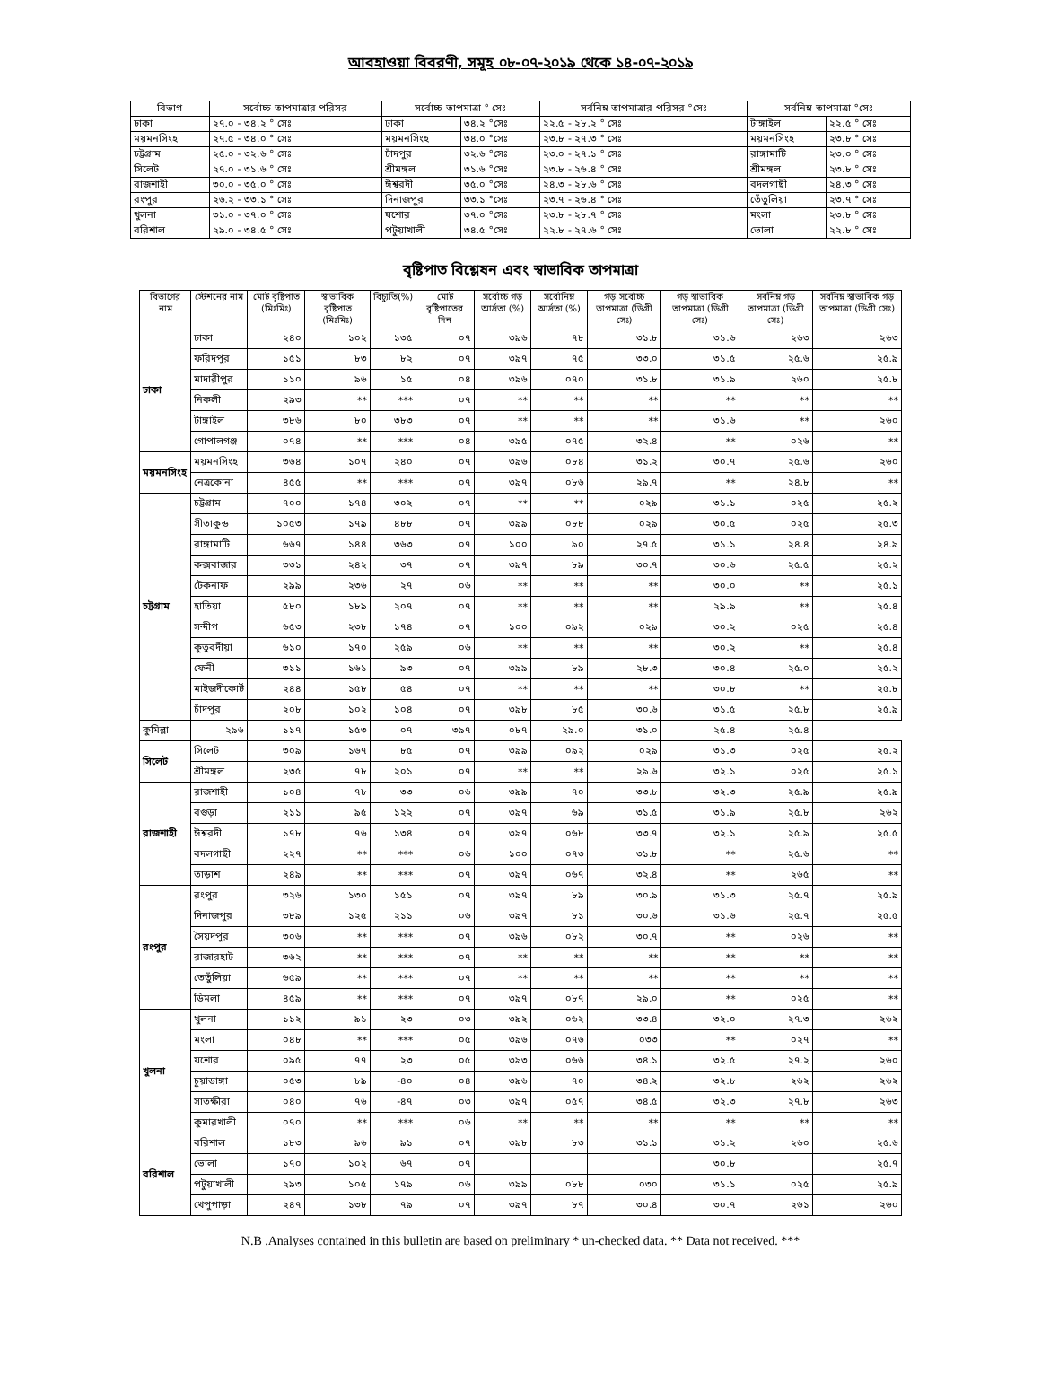আবহাওয়া বিবরণী, সমূহ ০৮-০৭-২০১৯ থেকে ১৪-০৭-২০১৯
| বিভাগ | সর্বোচ্চ তাপমাত্রার পরিসর | সর্বোচ্চ তাপমাত্রা ° সেঃ | | সর্বনিম্ন তাপমাত্রার পরিসর °সেঃ | সর্বনিম্ন তাপমাত্রা °সেঃ | |
| --- | --- | --- | --- | --- | --- | --- |
| ঢাকা | ২৭.০ - ৩৪.২ ° সেঃ | ঢাকা | ৩৪.২ °সেঃ | ২২.৫ - ২৮.২ ° সেঃ | টাঙ্গাইল | ২২.৫ ° সেঃ |
| ময়মনসিংহ | ২৭.৫ - ৩৪.০ ° সেঃ | ময়মনসিংহ | ৩৪.০ °সেঃ | ২৩.৮ - ২৭.৩ ° সেঃ | ময়মনসিংহ | ২৩.৮ ° সেঃ |
| চট্টগ্রাম | ২৫.০ - ৩২.৬ ° সেঃ | চাঁদপুর | ৩২.৬ °সেঃ | ২৩.০ - ২৭.১ ° সেঃ | রাঙ্গামাটি | ২৩.০ ° সেঃ |
| সিলেট | ২৭.০ - ৩১.৬ ° সেঃ | শ্রীমঙ্গল | ৩১.৬ °সেঃ | ২৩.৮ - ২৬.৪ ° সেঃ | শ্রীমঙ্গল | ২৩.৮ ° সেঃ |
| রাজশাহী | ৩০.০ - ৩৫.০ ° সেঃ | ঈশ্বরদী | ৩৫.০ °সেঃ | ২৪.৩ - ২৮.৬ ° সেঃ | বদলগাছী | ২৪.৩ ° সেঃ |
| রংপুর | ২৬.২ - ৩৩.১ ° সেঃ | দিনাজপুর | ৩৩.১ °সেঃ | ২৩.৭ - ২৬.৪ ° সেঃ | তেঁতুলিয়া | ২৩.৭ ° সেঃ |
| খুলনা | ৩১.০ - ৩৭.০ ° সেঃ | যশোর | ৩৭.০ °সেঃ | ২৩.৮ - ২৮.৭ ° সেঃ | মংলা | ২৩.৮ ° সেঃ |
| বরিশাল | ২৯.০ - ৩৪.৫ ° সেঃ | পটুয়াখালী | ৩৪.৫ °সেঃ | ২২.৮ - ২৭.৬ ° সেঃ | ভোলা | ২২.৮ ° সেঃ |
বৃষ্টিপাত বিশ্লেষন এবং স্বাভাবিক তাপমাত্রা
| বিভাগের নাম | স্টেশনের নাম | মোট বৃষ্টিপাত (মিঃমিঃ) | স্বাভাবিক বৃষ্টিপাত (মিঃমিঃ) | বিচ্যুতি(%) | মোট বৃষ্টিপাতের দিন | সর্বোচ্চ গড় আর্দ্রতা (%) | সর্বোনিম্ন আর্দ্রতা (%) | গড় সর্বোচ্চ তাপমাত্রা (ডিগ্রী সেঃ) | গড় স্বাভাবিক তাপমাত্রা (ডিগ্রী সেঃ) | সর্বনিম্ন গড় তাপমাত্রা (ডিগ্রী সেঃ) | সর্বনিম্ন স্বাভাবিক গড় তাপমাত্রা (ডিগ্রী সেঃ) |
| --- | --- | --- | --- | --- | --- | --- | --- | --- | --- | --- | --- |
| ঢাকা | ঢাকা | ২৪০ | ১০২ | ১৩৫ | ০৭ | ৩৯৬ | ৭৮ | ৩১.৮ | ৩১.৬ | ২৬৩ | ২৬৩ |
| | ফরিদপুর | ১৫১ | ৮৩ | ৮২ | ০৭ | ৩৯৭ | ৭৫ | ৩৩.০ | ৩১.৫ | ২৫.৬ | ২৫.৯ |
| | মাদারীপুর | ১১০ | ৯৬ | ১৫ | ০৪ | ৩৯৬ | ০৭০ | ৩১.৮ | ৩১.৯ | ২৬০ | ২৫.৮ |
| | নিকলী | ২৯৩ | ** | *** | ০৭ | ** | ** | ** | ** | ** | ** |
| | টাঙ্গাইল | ৩৮৬ | ৮০ | ৩৮৩ | ০৭ | ** | ** | ** | ৩১.৬ | ** | ২৬০ |
| | গোপালগঞ্জ | ০৭৪ | ** | *** | ০৪ | ৩৯৫ | ০৭৫ | ৩২.৪ | ** | ০২৬ | ** |
| ময়মনসিংহ | ময়মনসিংহ | ৩৬৪ | ১০৭ | ২৪০ | ০৭ | ৩৯৬ | ০৮৪ | ৩১.২ | ৩০.৭ | ২৫.৬ | ২৬০ |
| | নেত্রকোনা | ৪৫৫ | ** | *** | ০৭ | ৩৯৭ | ০৮৬ | ২৯.৭ | ** | ২৪.৮ | ** |
| চট্টগ্রাম | চট্টগ্রাম | ৭০০ | ১৭৪ | ৩০২ | ০৭ | ** | ** | ০২৯ | ৩১.১ | ০২৫ | ২৫.২ |
| | সীতাকুন্ড | ১০৫৩ | ১৭৯ | ৪৮৮ | ০৭ | ৩৯৯ | ০৮৮ | ০২৯ | ৩০.৫ | ০২৫ | ২৫.৩ |
| | রাঙ্গামাটি | ৬৬৭ | ১৪৪ | ৩৬৩ | ০৭ | ১০০ | ৯০ | ২৭.৫ | ৩১.১ | ২৪.৪ | ২৪.৯ |
| | কক্সবাজার | ৩৩১ | ২৪২ | ৩৭ | ০৭ | ৩৯৭ | ৮৯ | ৩০.৭ | ৩০.৬ | ২৫.৫ | ২৫.২ |
| | টেকনাফ | ২৯৯ | ২৩৬ | ২৭ | ০৬ | ** | ** | ** | ৩০.০ | ** | ২৫.১ |
| | হাতিয়া | ৫৮০ | ১৮৯ | ২০৭ | ০৭ | ** | ** | ** | ২৯.৯ | ** | ২৫.৪ |
| | সন্দীপ | ৬৫৩ | ২৩৮ | ১৭৪ | ০৭ | ১০০ | ০৯২ | ০২৯ | ৩০.২ | ০২৫ | ২৫.৪ |
| | কুতুবদীয়া | ৬১০ | ১৭০ | ২৫৯ | ০৬ | ** | ** | ** | ৩০.২ | ** | ২৫.৪ |
| | ফেনী | ৩১১ | ১৬১ | ৯৩ | ০৭ | ৩৯৯ | ৮৯ | ২৮.৩ | ৩০.৪ | ২৫.০ | ২৫.২ |
| | মাইজদীকোর্ট | ২৪৪ | ১৫৮ | ৫৪ | ০৭ | ** | ** | ** | ৩০.৮ | ** | ২৫.৮ |
| | চাঁদপুর | ২০৮ | ১০২ | ১০৪ | ০৭ | ৩৯৮ | ৮৫ | ৩০.৬ | ৩১.৫ | ২৫.৮ | ২৫.৯ |
| কুমিল্লা | ২৯৬ | ১১৭ | ১৫৩ | ০৭ | ৩৯৭ | ০৮৭ | ২৯.০ | ৩১.০ | ২৫.৪ | ২৫.৪ | |
| সিলেট | সিলেট | ৩০৯ | ১৬৭ | ৮৫ | ০৭ | ৩৯৯ | ০৯২ | ০২৯ | ৩১.৩ | ০২৫ | ২৫.২ |
| | শ্রীমঙ্গল | ২৩৫ | ৭৮ | ২০১ | ০৭ | ** | ** | ২৯.৬ | ৩২.১ | ০২৫ | ২৫.১ |
| রাজশাহী | রাজশাহী | ১০৪ | ৭৮ | ৩৩ | ০৬ | ৩৯৯ | ৭০ | ৩৩.৮ | ৩২.৩ | ২৫.৯ | ২৫.৯ |
| | বগুড়া | ২১১ | ৯৫ | ১২২ | ০৭ | ৩৯৭ | ৬৯ | ৩১.৫ | ৩১.৯ | ২৫.৮ | ২৬২ |
| | ঈশ্বরদী | ১৭৮ | ৭৬ | ১৩৪ | ০৭ | ৩৯৭ | ০৬৮ | ৩৩.৭ | ৩২.১ | ২৫.৯ | ২৫.৫ |
| | বদলগাছী | ২২৭ | ** | *** | ০৬ | ১০০ | ০৭৩ | ৩১.৮ | ** | ২৫.৬ | ** |
| | তাড়াশ | ২৪৯ | ** | *** | ০৭ | ৩৯৭ | ০৬৭ | ৩২.৪ | ** | ২৬৫ | ** |
| রংপুর | রংপুর | ৩২৬ | ১৩০ | ১৫১ | ০৭ | ৩৯৭ | ৮৯ | ৩০.৯ | ৩১.৩ | ২৫.৭ | ২৫.৯ |
| | দিনাজপুর | ৩৮৯ | ১২৫ | ২১১ | ০৬ | ৩৯৭ | ৮১ | ৩০.৬ | ৩১.৬ | ২৫.৭ | ২৫.৫ |
| | সৈয়দপুর | ৩০৬ | ** | *** | ০৭ | ৩৯৬ | ০৮২ | ৩০.৭ | ** | ০২৬ | ** |
| | রাজারহাট | ৩৬২ | ** | *** | ০৭ | ** | ** | ** | ** | ** | ** |
| | তেতুঁলিয়া | ৬৫৯ | ** | *** | ০৭ | ** | ** | ** | ** | ** | ** |
| | ডিমলা | ৪৫৯ | ** | *** | ০৭ | ৩৯৭ | ০৮৭ | ২৯.০ | ** | ০২৫ | ** |
| খুলনা | খুলনা | ১১২ | ৯১ | ২৩ | ০৩ | ৩৯২ | ০৬২ | ৩৩.৪ | ৩২.০ | ২৭.৩ | ২৬২ |
| | মংলা | ০৪৮ | ** | *** | ০৫ | ৩৯৬ | ০৭৬ | ০৩৩ | ** | ০২৭ | ** |
| | যশোর | ০৯৫ | ৭৭ | ২৩ | ০৫ | ৩৯৩ | ০৬৬ | ৩৪.১ | ৩২.৫ | ২৭.২ | ২৬০ |
| | চুয়াডাঙ্গা | ০৫৩ | ৮৯ | -৪০ | ০৪ | ৩৯৬ | ৭০ | ৩৪.২ | ৩২.৮ | ২৬২ | ২৬২ |
| | সাতক্ষীরা | ০৪০ | ৭৬ | -৪৭ | ০৩ | ৩৯৭ | ০৫৭ | ৩৪.৫ | ৩২.৩ | ২৭.৮ | ২৬৩ |
| | কুমারখালী | ০৭০ | ** | *** | ০৬ | ** | ** | ** | ** | ** | ** |
| বরিশাল | বরিশাল | ১৮৩ | ৯৬ | ৯১ | ০৭ | ৩৯৮ | ৮৩ | ৩১.১ | ৩১.২ | ২৬০ | ২৫.৬ |
| | ভোলা | ১৭০ | ১০২ | ৬৭ | ০৭ | | | | ৩০.৮ | | ২৫.৭ |
| | পটুয়াখালী | ২৯৩ | ১০৫ | ১৭৯ | ০৬ | ৩৯৯ | ০৮৮ | ০৩০ | ৩১.১ | ০২৫ | ২৫.৯ |
| | খেপুপাড়া | ২৪৭ | ১৩৮ | ৭৯ | ০৭ | ৩৯৭ | ৮৭ | ৩০.৪ | ৩০.৭ | ২৬১ | ২৬০ |
N.B .Analyses contained in this bulletin are based on preliminary * un-checked data. ** Data not received. ***